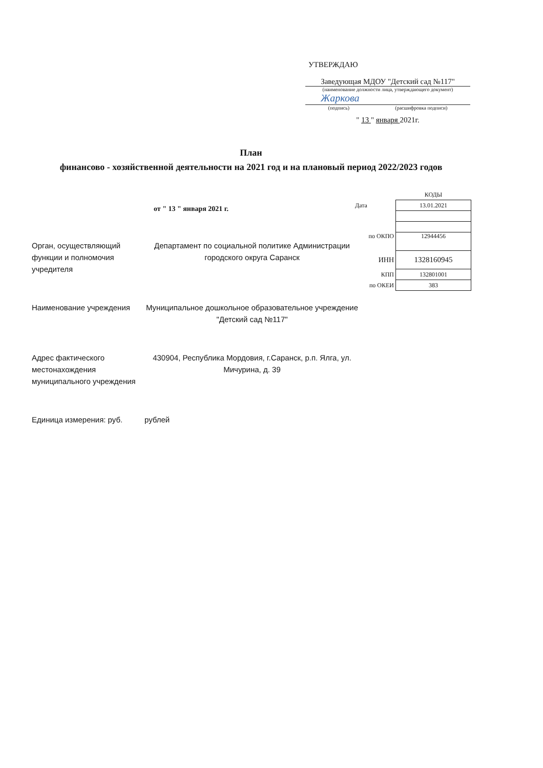УТВЕРЖДАЮ
Заведующая МДОУ "Детский сад №117"
(наименование должности лица, утверждающего документ)
Жаркова
(подпись) (расшифровка подписи)
" 13 " января 2021г.
План
финансово - хозяйственной деятельности на 2021 год и на плановый период 2022/2023 годов
от " 13 " января 2021 г.
| | КОДЫ |
| Дата | 13.01.2021 |
| по ОКПО | 12944456 |
| ИНН | 1328160945 |
| КПП | 132801001 |
| по ОКЕИ | 383 |
Орган, осуществляющий функции и полномочия учредителя
Департамент по социальной политике Администрации городского округа Саранск
Наименование учреждения Муниципальное дошкольное образовательное учреждение "Детский сад №117"
Адрес фактического местонахождения муниципального учреждения
430904, Республика Мордовия, г.Саранск, р.п. Ялга, ул. Мичурина, д. 39
Единица измерения: руб. рублей